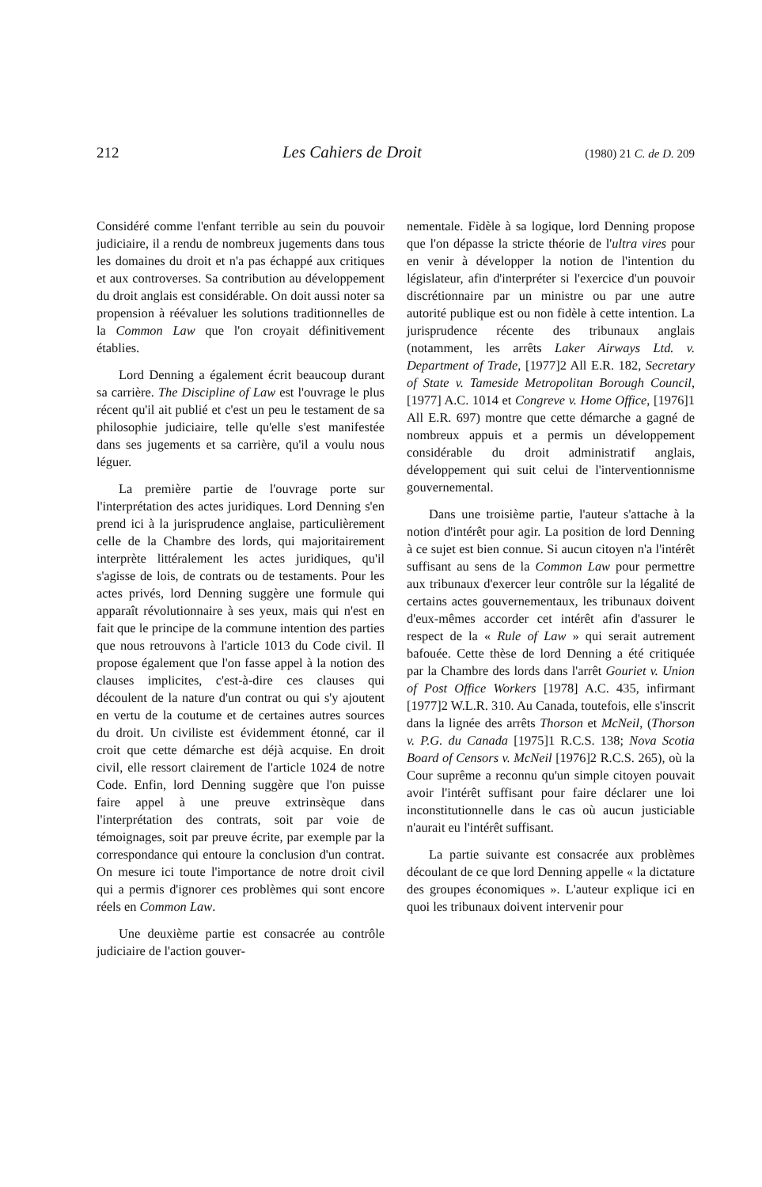212 Les Cahiers de Droit (1980) 21 C. de D. 209
Considéré comme l'enfant terrible au sein du pouvoir judiciaire, il a rendu de nombreux jugements dans tous les domaines du droit et n'a pas échappé aux critiques et aux controverses. Sa contribution au développement du droit anglais est considérable. On doit aussi noter sa propension à réévaluer les solutions traditionnelles de la Common Law que l'on croyait définitivement établies.
Lord Denning a également écrit beaucoup durant sa carrière. The Discipline of Law est l'ouvrage le plus récent qu'il ait publié et c'est un peu le testament de sa philosophie judiciaire, telle qu'elle s'est manifestée dans ses jugements et sa carrière, qu'il a voulu nous léguer.
La première partie de l'ouvrage porte sur l'interprétation des actes juridiques. Lord Denning s'en prend ici à la jurisprudence anglaise, particulièrement celle de la Chambre des lords, qui majoritairement interprète littéralement les actes juridiques, qu'il s'agisse de lois, de contrats ou de testaments. Pour les actes privés, lord Denning suggère une formule qui apparaît révolutionnaire à ses yeux, mais qui n'est en fait que le principe de la commune intention des parties que nous retrouvons à l'article 1013 du Code civil. Il propose également que l'on fasse appel à la notion des clauses implicites, c'est-à-dire ces clauses qui découlent de la nature d'un contrat ou qui s'y ajoutent en vertu de la coutume et de certaines autres sources du droit. Un civiliste est évidemment étonné, car il croit que cette démarche est déjà acquise. En droit civil, elle ressort clairement de l'article 1024 de notre Code. Enfin, lord Denning suggère que l'on puisse faire appel à une preuve extrinsèque dans l'interprétation des contrats, soit par voie de témoignages, soit par preuve écrite, par exemple par la correspondance qui entoure la conclusion d'un contrat. On mesure ici toute l'importance de notre droit civil qui a permis d'ignorer ces problèmes qui sont encore réels en Common Law.
Une deuxième partie est consacrée au contrôle judiciaire de l'action gouver-
nementale. Fidèle à sa logique, lord Denning propose que l'on dépasse la stricte théorie de l'ultra vires pour en venir à développer la notion de l'intention du législateur, afin d'interpréter si l'exercice d'un pouvoir discrétionnaire par un ministre ou par une autre autorité publique est ou non fidèle à cette intention. La jurisprudence récente des tribunaux anglais (notamment, les arrêts Laker Airways Ltd. v. Department of Trade, [1977]2 All E.R. 182, Secretary of State v. Tameside Metropolitan Borough Council, [1977] A.C. 1014 et Congreve v. Home Office, [1976]1 All E.R. 697) montre que cette démarche a gagné de nombreux appuis et a permis un développement considérable du droit administratif anglais, développement qui suit celui de l'interventionnisme gouvernemental.
Dans une troisième partie, l'auteur s'attache à la notion d'intérêt pour agir. La position de lord Denning à ce sujet est bien connue. Si aucun citoyen n'a l'intérêt suffisant au sens de la Common Law pour permettre aux tribunaux d'exercer leur contrôle sur la légalité de certains actes gouvernementaux, les tribunaux doivent d'eux-mêmes accorder cet intérêt afin d'assurer le respect de la « Rule of Law » qui serait autrement bafouée. Cette thèse de lord Denning a été critiquée par la Chambre des lords dans l'arrêt Gouriet v. Union of Post Office Workers [1978] A.C. 435, infirmant [1977]2 W.L.R. 310. Au Canada, toutefois, elle s'inscrit dans la lignée des arrêts Thorson et McNeil, (Thorson v. P.G. du Canada [1975]1 R.C.S. 138; Nova Scotia Board of Censors v. McNeil [1976]2 R.C.S. 265), où la Cour suprême a reconnu qu'un simple citoyen pouvait avoir l'intérêt suffisant pour faire déclarer une loi inconstitutionnelle dans le cas où aucun justiciable n'aurait eu l'intérêt suffisant.
La partie suivante est consacrée aux problèmes découlant de ce que lord Denning appelle « la dictature des groupes économiques ». L'auteur explique ici en quoi les tribunaux doivent intervenir pour